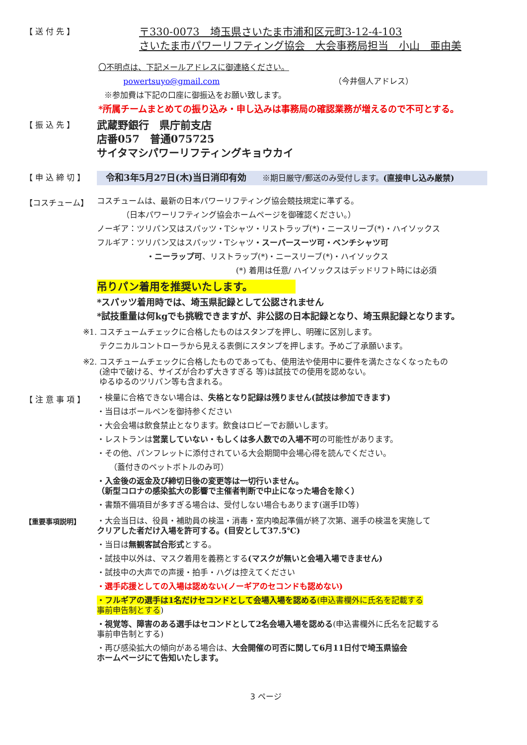【 送 付 先 】
〒330-0073　埼玉県さいたま市浦和区元町3-12-4-103
さいたま市パワーリフティング協会　大会事務局担当　小山　亜由美
〇不明点は、下記メールアドレスに御連絡ください。
powertsuyo@gmail.com （今井個人アドレス）
※参加費は下記の口座に御振込をお願い致します。
*所属チームまとめての振り込み・申し込みは事務局の確認業務が増えるので不可とする。
【 振 込 先 】
武蔵野銀行　県庁前支店
店番057　普通075725
サイタマシパワーリフティングキョウカイ
【 申 込 締 切 】
令和3年5月27日(木)当日消印有効　　※期日厳守/郵送のみ受付します。(直接申し込み厳禁)
【コスチューム】
コスチュームは、最新の日本パワーリフティング協会競技規定に準ずる。
（日本パワーリフティング協会ホームページを御確認ください。）
ノーギア：ツリパン又はスパッツ・Tシャツ・リストラップ(*)・ニースリーブ(*)・ハイソックス
フルギア：ツリパン又はスパッツ・Tシャツ・スーパースーツ可・ベンチシャツ可
・ニーラップ可、リストラップ(*)・ニースリーブ(*)・ハイソックス
(*) 着用は任意/ ハイソックスはデッドリフト時には必須
吊りパン着用を推奨いたします。
*スパッツ着用時では、埼玉県記録として公認されません
*試技重量は何kgでも挑戦できますが、非公認の日本記録となり、埼玉県記録となります。
※1.
コスチュームチェックに合格したものはスタンプを押し、明確に区別します。
テクニカルコントローラから見える表側にスタンプを押します。予めご了承願います。
※2.
コスチュームチェックに合格したものであっても、使用法や使用中に要件を満たさなくなったもの
(途中で破ける、サイズが合わず大きすぎる 等)は試技での使用を認めない。
ゆるゆるのツリパン等も含まれる。
【 注 意 事 項 】
・検量に合格できない場合は、失格となり記録は残りません(試技は参加できます)
・当日はボールペンを御持参ください
・大会会場は飲食禁止となります。飲食はロビーでお願いします。
・レストランは営業していない・もしくは多人数での入場不可の可能性があります。
・その他、パンフレットに添付されている大会期間中会場心得を読んでください。
（蓋付きのペットボトルのみ可）
・入金後の返金及び締切日後の変更等は一切行いません。
（新型コロナの感染拡大の影響で主催者判断で中止になった場合を除く）
・書類不備項目が多すぎる場合は、受付しない場合もあります(選手ID等)
【重要事項説明】
・大会当日は、役員・補助員の検温・消毒・室内喚起準備が終了次第、選手の検温を実施して
クリアした者だけ入場を許可する。(目安として37.5℃)
・当日は無観客試合形式とする。
・試技中以外は、マスク着用を義務とする(マスクが無いと会場入場できません)
・試技中の大声での声援・拍手・ハグは控えてください
・選手応援としての入場は認めない(ノーギアのセコンドも認めない)
・フルギアの選手は1名だけセコンドとして会場入場を認める(申込書欄外に氏名を記載する
事前申告制とする)
・視覚等、障害のある選手はセコンドとして2名会場入場を認める(申込書欄外に氏名を記載する
事前申告制とする)
・再び感染拡大の傾向がある場合は、大会開催の可否に関して6月11日付で埼玉県協会
ホームページにて告知いたします。
3 ページ